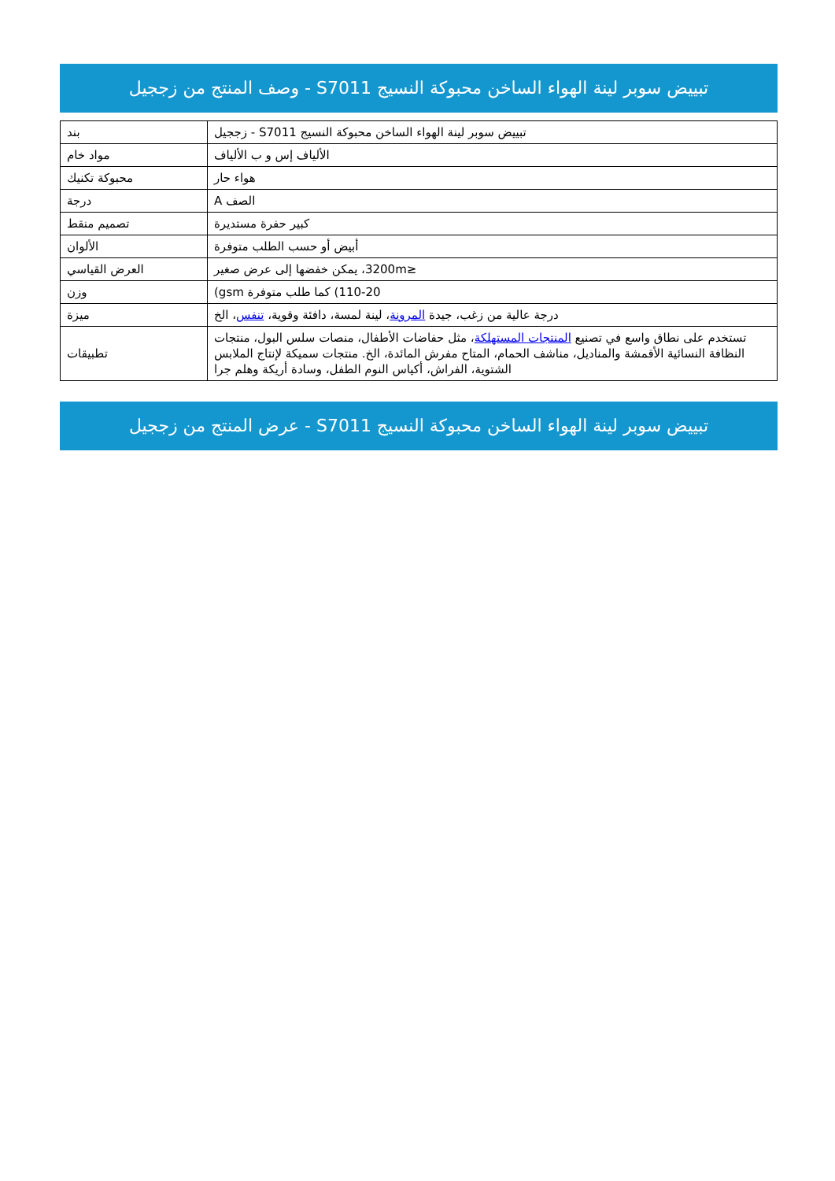تبييض سوبر لينة الهواء الساخن محبوكة النسيج S7011 - وصف المنتج من زججيل
| بند | تبييض سوبر لينة الهواء الساخن محبوكة النسيج S7011 - زججيل |
| مواد خام | الألياف إس و ب الألياف |
| محبوكة تكنيك | هواء حار |
| درجة | الصف A |
| تصميم منقط | كبير حفرة مستديرة |
| الألوان | أبيض أو حسب الطلب متوفرة |
| العرض القياسي | ≤3200m، يمكن خفضها إلى عرض صغير |
| وزن | 110-20) كما طلب متوفرة gsm) |
| ميزة | درجة عالية من زغب، جيدة المرونة ، لينة لمسة، دافئة وقوية، تنفس ، الخ |
| تطبيقات | تستخدم على نطاق واسع في تصنيع المنتجات المستهلكة ، مثل حفاضات الأطفال، منصات سلس البول، منتجات النظافة النسائية الأقمشة والمناديل، مناشف الحمام، المتاح مفرش المائدة، الخ. منتجات سميكة لإنتاج الملابس الشتوية، الفراش، أكياس النوم الطفل، وسادة أريكة وهلم جرا |
تبييض سوبر لينة الهواء الساخن محبوكة النسيج S7011 - عرض المنتج من زججيل